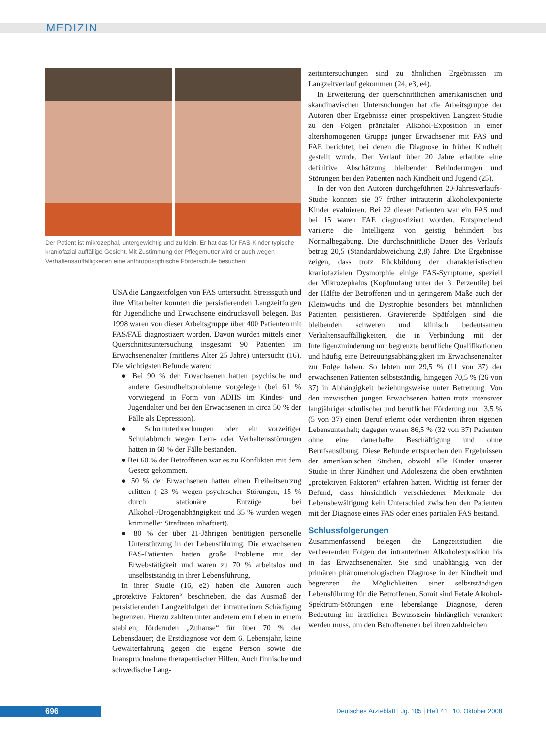MEDIZIN
Der Patient ist mikrozephal, untergewichtig und zu klein. Er hat das für FAS-Kinder typische kraniofazial auffällige Gesicht. Mit Zustimmung der Pflegemutter wird er auch wegen Verhaltensauffälligkeiten eine anthroposophische Förderschule besuchen.
USA die Langzeitfolgen von FAS untersucht. Streissguth und ihre Mitarbeiter konnten die persistierenden Langzeitfolgen für Jugendliche und Erwachsene eindrucksvoll belegen. Bis 1998 waren von dieser Arbeitsgruppe über 400 Patienten mit FAS/FAE diagnostizert worden. Davon wurden mittels einer Querschnittsuntersuchung insgesamt 90 Patienten im Erwachsenenalter (mittleres Alter 25 Jahre) untersucht (16). Die wichtigsten Befunde waren:
● Bei 90 % der Erwachsenen hatten psychische und andere Gesundheitsprobleme vorgelegen (bei 61 % vorwiegend in Form von ADHS im Kindes- und Jugendalter und bei den Erwachsenen in circa 50 % der Fälle als Depression).
● Schulunterbrechungen oder ein vorzeitiger Schulabbruch wegen Lern- oder Verhaltensstörungen hatten in 60 % der Fälle bestanden.
● Bei 60 % der Betroffenen war es zu Konflikten mit dem Gesetz gekommen.
● 50 % der Erwachsenen hatten einen Freiheitsentzug erlitten ( 23 % wegen psychischer Störungen, 15 % durch stationäre Entzüge bei Alkohol-/Drogenabhängigkeit und 35 % wurden wegen krimineller Straftaten inhaftiert).
● 80 % der über 21-Jährigen benötigten personelle Unterstützung in der Lebensführung. Die erwachsenen FAS-Patienten hatten große Probleme mit der Erwebstätigkeit und waren zu 70 % arbeitslos und unselbstständig in ihrer Lebensführung.
In ihrer Studie (16, e2) haben die Autoren auch „protektive Faktoren“ beschrieben, die das Ausmaß der persistierenden Langzeitfolgen der intrauterinen Schädigung begrenzen. Hierzu zählten unter anderem ein Leben in einem stabilen, fördernden „Zuhause“ für über 70 % der Lebensdauer; die Erstdiagnose vor dem 6. Lebensjahr, keine Gewalterfahrung gegen die eigene Person sowie die Inanspruchnahme therapeutischer Hilfen. Auch finnische und schwedische Lang-
zeituntersuchungen sind zu ähnlichen Ergebnissen im Langzeitverlauf gekommen (24, e3, e4).
In Erweiterung der querschnittlichen amerikanischen und skandinavischen Untersuchungen hat die Arbeitsgruppe der Autoren über Ergebnisse einer prospektiven Langzeit-Studie zu den Folgen pränataler Alkohol-Exposition in einer altershomogenen Gruppe junger Erwachsener mit FAS und FAE berichtet, bei denen die Diagnose in früher Kindheit gestellt wurde. Der Verlauf über 20 Jahre erlaubte eine definitive Abschätzung bleibender Behinderungen und Störungen bei den Patienten nach Kindheit und Jugend (25).
In der von den Autoren durchgeführten 20-Jahresverlaufs-Studie konnten sie 37 früher intrauterin alkoholexponierte Kinder evaluieren. Bei 22 dieser Patienten war ein FAS und bei 15 waren FAE diagnostiziert worden. Entsprechend variierte die Intelligenz von geistig behindert bis Normalbegabung. Die durchschnittliche Dauer des Verlaufs betrug 20,5 (Standardabweichung 2,8) Jahre. Die Ergebnisse zeigen, dass trotz Rückbildung der charakteristischen kraniofazialen Dysmorphie einige FAS-Symptome, speziell der Mikrozephalus (Kopfumfang unter der 3. Perzentile) bei der Hälfte der Betroffenen und in geringerem Maße auch der Kleinwuchs und die Dystrophie besonders bei männlichen Patienten persistieren. Gravierende Spätfolgen sind die bleibenden schweren und klinisch bedeutsamen Verhaltensauffälligkeiten, die in Verbindung mit der Intelligenzminderung nur begrenzte berufliche Qualifikationen und häufig eine Betreuungsabhängigkeit im Erwachsenenalter zur Folge haben. So lebten nur 29,5 % (11 von 37) der erwachsenen Patienten selbstständig, hingegen 70,5 % (26 von 37) in Abhängigkeit beziehungsweise unter Betreuung. Von den inzwischen jungen Erwachsenen hatten trotz intensiver langjähriger schulischer und beruflicher Förderung nur 13,5 % (5 von 37) einen Beruf erlernt oder verdienten ihren eigenen Lebensunterhalt; dagegen waren 86,5 % (32 von 37) Patienten ohne eine dauerhafte Beschäftigung und ohne Berufsausübung. Diese Befunde entsprechen den Ergebnissen der amerikanischen Studien, obwohl alle Kinder unserer Studie in ihrer Kindheit und Adoleszenz die oben erwähnten „protektiven Faktoren“ erfahren hatten. Wichtig ist ferner der Befund, dass hinsichtlich verschiedener Merkmale der Lebensbewältigung kein Unterschied zwischen den Patienten mit der Diagnose eines FAS oder eines partialen FAS bestand.
Schlussfolgerungen
Zusammenfassend belegen die Langzeitstudien die verheerenden Folgen der intrauterinen Alkoholexposition bis in das Erwachsenenalter. Sie sind unabhängig von der primären phänomenologischen Diagnose in der Kindheit und begrenzen die Möglichkeiten einer selbstständigen Lebensführung für die Betroffenen. Somit sind Fetale Alkohol-Spektrum-Störungen eine lebenslange Diagnose, deren Bedeutung im ärztlichen Bewusstsein hinlänglich verankert werden muss, um den Betroffenenen bei ihren zahlreichen
696 Deutsches Ärzteblatt | Jg. 105 | Heft 41 | 10. Oktober 2008